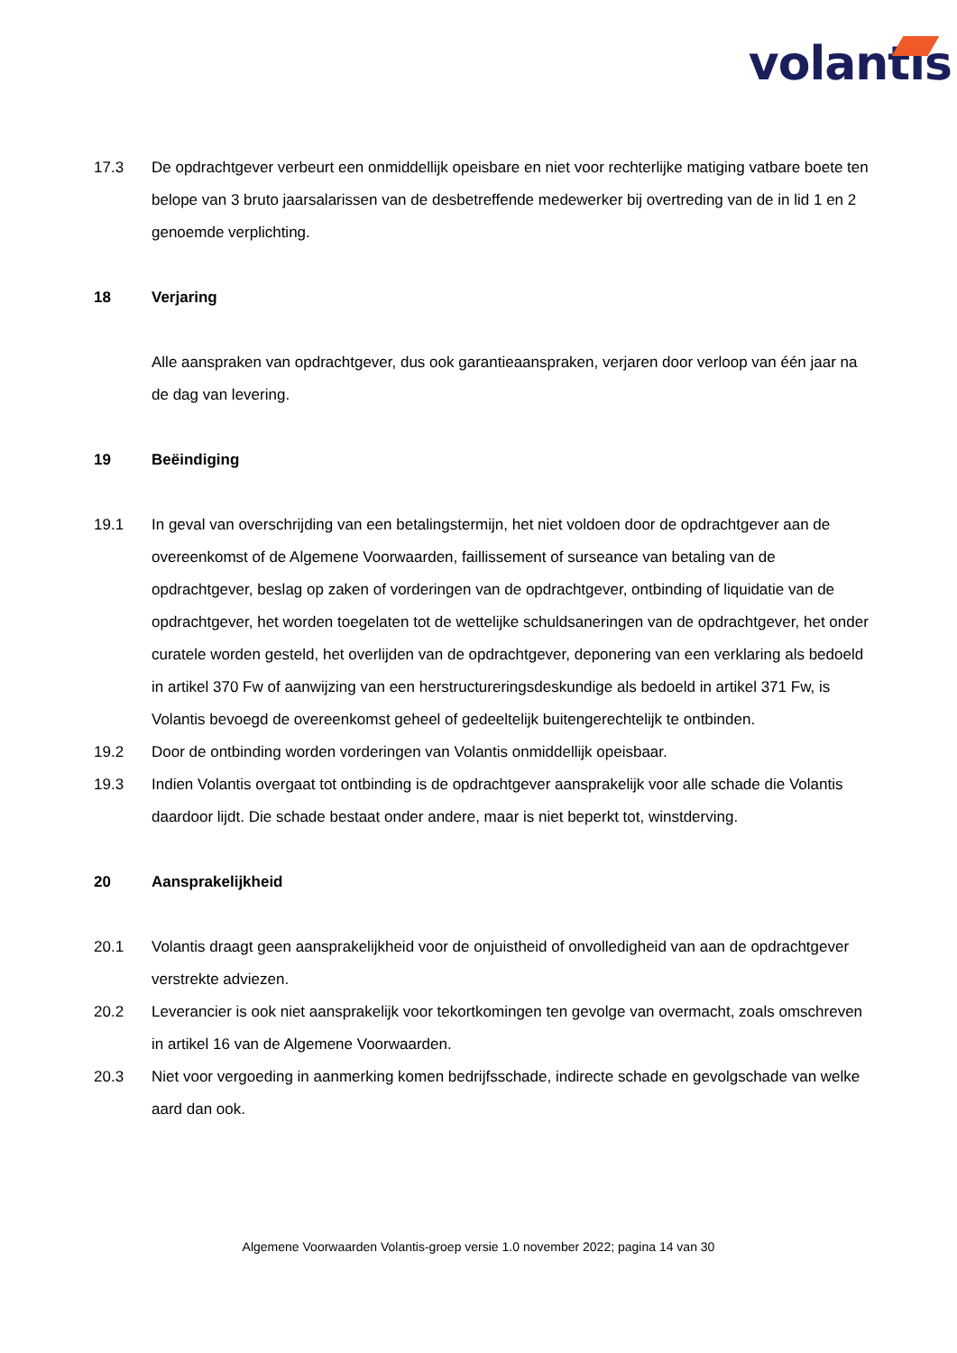volantis
17.3 De opdrachtgever verbeurt een onmiddellijk opeisbare en niet voor rechterlijke matiging vatbare boete ten belope van 3 bruto jaarsalarissen van de desbetreffende medewerker bij overtreding van de in lid 1 en 2 genoemde verplichting.
18 Verjaring
Alle aanspraken van opdrachtgever, dus ook garantieaanspraken, verjaren door verloop van één jaar na de dag van levering.
19 Beëindiging
19.1 In geval van overschrijding van een betalingstermijn, het niet voldoen door de opdrachtgever aan de overeenkomst of de Algemene Voorwaarden, faillissement of surseance van betaling van de opdrachtgever, beslag op zaken of vorderingen van de opdrachtgever, ontbinding of liquidatie van de opdrachtgever, het worden toegelaten tot de wettelijke schuldsaneringen van de opdrachtgever, het onder curatele worden gesteld, het overlijden van de opdrachtgever, deponering van een verklaring als bedoeld in artikel 370 Fw of aanwijzing van een herstructureringsdeskundige als bedoeld in artikel 371 Fw, is Volantis bevoegd de overeenkomst geheel of gedeeltelijk buitengerechtelijk te ontbinden.
19.2 Door de ontbinding worden vorderingen van Volantis onmiddellijk opeisbaar.
19.3 Indien Volantis overgaat tot ontbinding is de opdrachtgever aansprakelijk voor alle schade die Volantis daardoor lijdt. Die schade bestaat onder andere, maar is niet beperkt tot, winstderving.
20 Aansprakelijkheid
20.1 Volantis draagt geen aansprakelijkheid voor de onjuistheid of onvolledigheid van aan de opdrachtgever verstrekte adviezen.
20.2 Leverancier is ook niet aansprakelijk voor tekortkomingen ten gevolge van overmacht, zoals omschreven in artikel 16 van de Algemene Voorwaarden.
20.3 Niet voor vergoeding in aanmerking komen bedrijfsschade, indirecte schade en gevolgschade van welke aard dan ook.
Algemene Voorwaarden Volantis-groep versie 1.0 november 2022; pagina 14 van 30